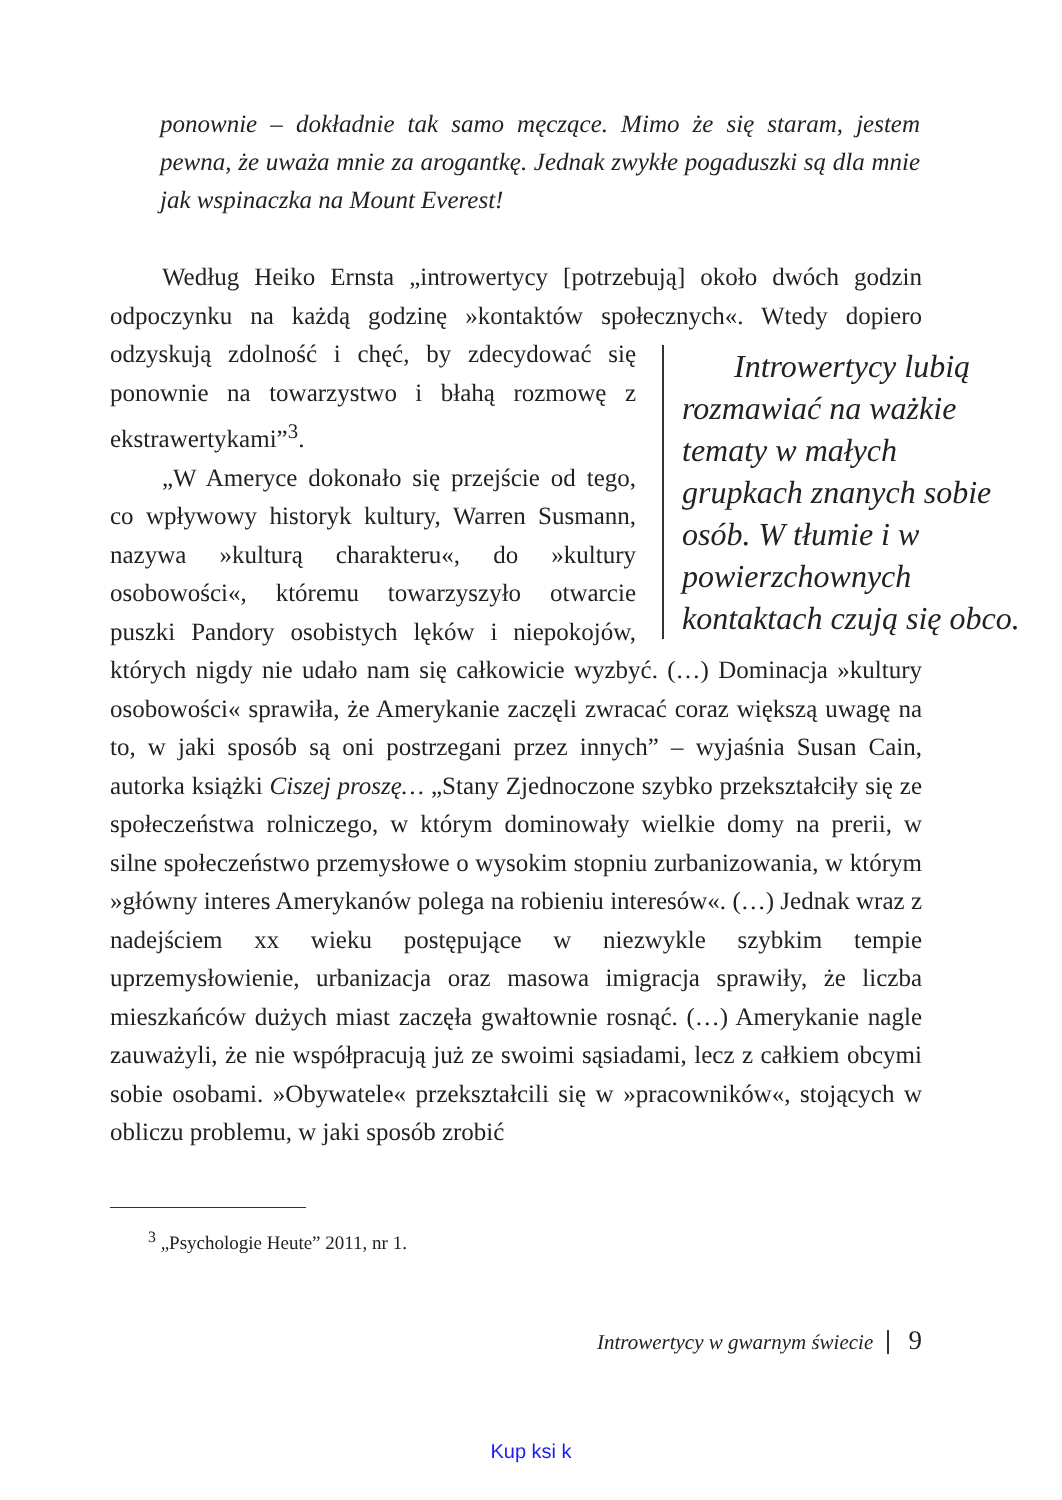ponownie – dokładnie tak samo męczące. Mimo że się staram, jestem pewna, że uważa mnie za arogantkę. Jednak zwykłe pogaduszki są dla mnie jak wspinaczka na Mount Everest!
Według Heiko Ernsta „introwertycy [potrzebują] około dwóch godzin odpoczynku na każdą godzinę »kontaktów społecznych«. Wtedy Introwertycy lubią rozmawiać na ważkie tematy w małych grupkach znanych sobie osób. W tłumie i w powierzchownych kontaktach czują się obco. dopiero odzyskują zdolność i chęć, by zdecydować się ponownie na towarzystwo i błahą rozmowę z ekstrawertykami”<sup>3</sup>.
„W Ameryce dokonało się przejście od tego, co wpływowy historyk kultury, Warren Susmann, nazywa »kulturą charakteru«, do »kultury osobowości«, któremu towarzyszyło otwarcie puszki Pandory osobistych lęków i niepokojów, których nigdy nie udało nam się całkowicie wyzbyć. (…) Dominacja »kultury osobowości« sprawiła, że Amerykanie zaczęli zwracać coraz większą uwagę na to, w jaki sposób są oni postrzegani przez innych” – wyjaśnia Susan Cain, autorka książki Ciszej proszę… „Stany Zjednoczone szybko przekształciły się ze społeczeństwa rolniczego, w którym dominowały wielkie domy na prerii, w silne społeczeństwo przemysłowe o wysokim stopniu zurbanizowania, w którym »główny interes Amerykanów polega na robieniu interesów«. (…) Jednak wraz z nadejściem xx wieku postępujące w niezwykle szybkim tempie uprzemysłowienie, urbanizacja oraz masowa imigracja sprawiły, że liczba mieszkańców dużych miast zaczęła gwałtownie rosnąć. (…) Amerykanie nagle zauważyli, że nie współpracują już ze swoimi sąsiadami, lecz z całkiem obcymi sobie osobami. »Obywatele« przekształcili się w »pracowników«, stojących w obliczu problemu, w jaki sposób zrobić
<sup>3</sup> „Psychologie Heute” 2011, nr 1.
Introwertycy w gwarnym świecie 9
Kup ksi k